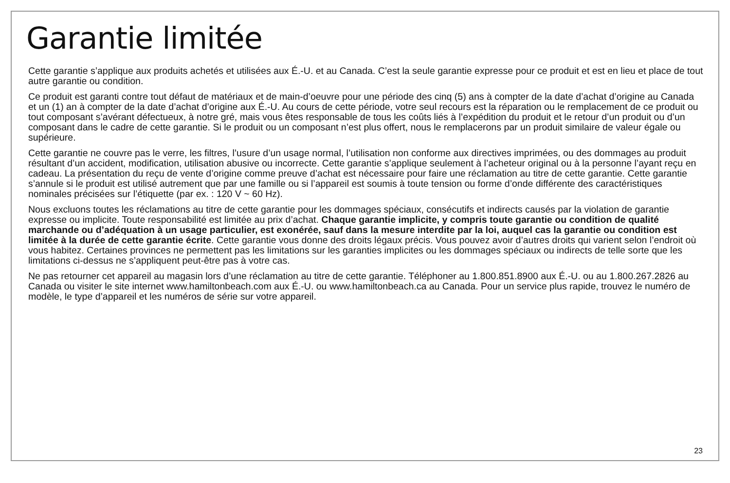Garantie limitée
Cette garantie s’applique aux produits achetés et utilisées aux É.-U. et au Canada. C’est la seule garantie expresse pour ce produit et est en lieu et place de tout autre garantie ou condition.
Ce produit est garanti contre tout défaut de matériaux et de main-d’oeuvre pour une période des cinq (5) ans à compter de la date d’achat d’origine au Canada et un (1) an à compter de la date d’achat d’origine aux É.-U. Au cours de cette période, votre seul recours est la réparation ou le remplacement de ce produit ou tout composant s’avérant défectueux, à notre gré, mais vous êtes responsable de tous les coûts liés à l’expédition du produit et le retour d’un produit ou d’un composant dans le cadre de cette garantie. Si le produit ou un composant n’est plus offert, nous le remplacerons par un produit similaire de valeur égale ou supérieure.
Cette garantie ne couvre pas le verre, les filtres, l’usure d’un usage normal, l’utilisation non conforme aux directives imprimées, ou des dommages au produit résultant d’un accident, modification, utilisation abusive ou incorrecte. Cette garantie s’applique seulement à l’acheteur original ou à la personne l’ayant reçu en cadeau. La présentation du reçu de vente d’origine comme preuve d’achat est nécessaire pour faire une réclamation au titre de cette garantie. Cette garantie s’annule si le produit est utilisé autrement que par une famille ou si l’appareil est soumis à toute tension ou forme d’onde différente des caractéristiques nominales précisées sur l’étiquette (par ex. : 120 V ~ 60 Hz).
Nous excluons toutes les réclamations au titre de cette garantie pour les dommages spéciaux, consécutifs et indirects causés par la violation de garantie expresse ou implicite. Toute responsabilité est limitée au prix d’achat. Chaque garantie implicite, y compris toute garantie ou condition de qualité marchande ou d’adéquation à un usage particulier, est exonérée, sauf dans la mesure interdite par la loi, auquel cas la garantie ou condition est limitée à la durée de cette garantie écrite. Cette garantie vous donne des droits légaux précis. Vous pouvez avoir d’autres droits qui varient selon l’endroit où vous habitez. Certaines provinces ne permettent pas les limitations sur les garanties implicites ou les dommages spéciaux ou indirects de telle sorte que les limitations ci-dessus ne s’appliquent peut-être pas à votre cas.
Ne pas retourner cet appareil au magasin lors d’une réclamation au titre de cette garantie. Téléphoner au 1.800.851.8900 aux É.-U. ou au 1.800.267.2826 au Canada ou visiter le site internet www.hamiltonbeach.com aux É.-U. ou www.hamiltonbeach.ca au Canada. Pour un service plus rapide, trouvez le numéro de modèle, le type d’appareil et les numéros de série sur votre appareil.
23